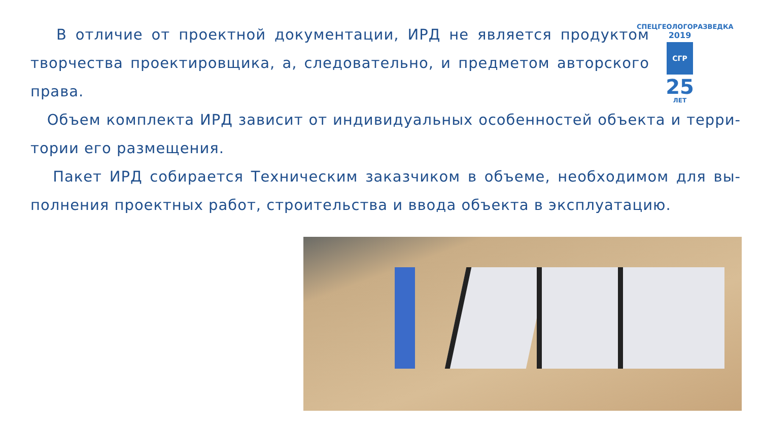В отличие от проектной документации, ИРД не является продуктом творчества проектировщика, а, следовательно, и предметом авторского права.
Объем комплекта ИРД зависит от индивидуальных особенностей объекта и терри-тории его размещения.
Пакет ИРД собирается Техническим заказчиком в объеме, необходимом для вы-полнения проектных работ, строительства и ввода объекта в эксплуатацию.
СПЕЦГЕОЛОГОРАЗВЕДКА
2019
СГР
25
ЛЕТ